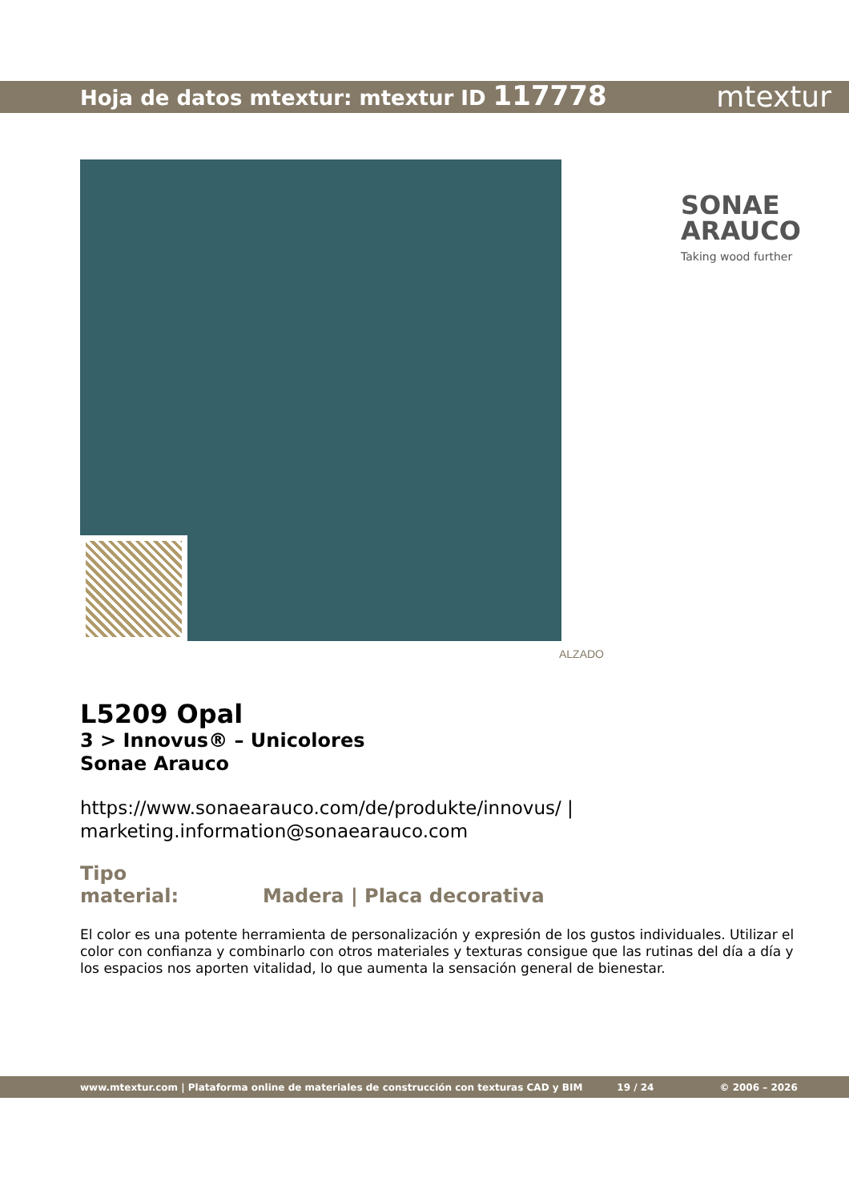Hoja de datos mtextur: mtextur ID 117778
mtextur
SONAE
ARAUCO
Taking wood further
ALZADO
L5209 Opal
3 > Innovus® – Unicolores
Sonae Arauco
https://www.sonaearauco.com/de/produkte/innovus/ |
marketing.information@sonaearauco.com
Tipo
material:
Madera | Placa decorativa
El color es una potente herramienta de personalización y expresión de los gustos individuales. Utilizar el color con confianza y combinarlo con otros materiales y texturas consigue que las rutinas del día a día y los espacios nos aporten vitalidad, lo que aumenta la sensación general de bienestar.
www.mtextur.com | Plataforma online de materiales de construcción con texturas CAD y BIM 19 / 24 © 2006 – 2026